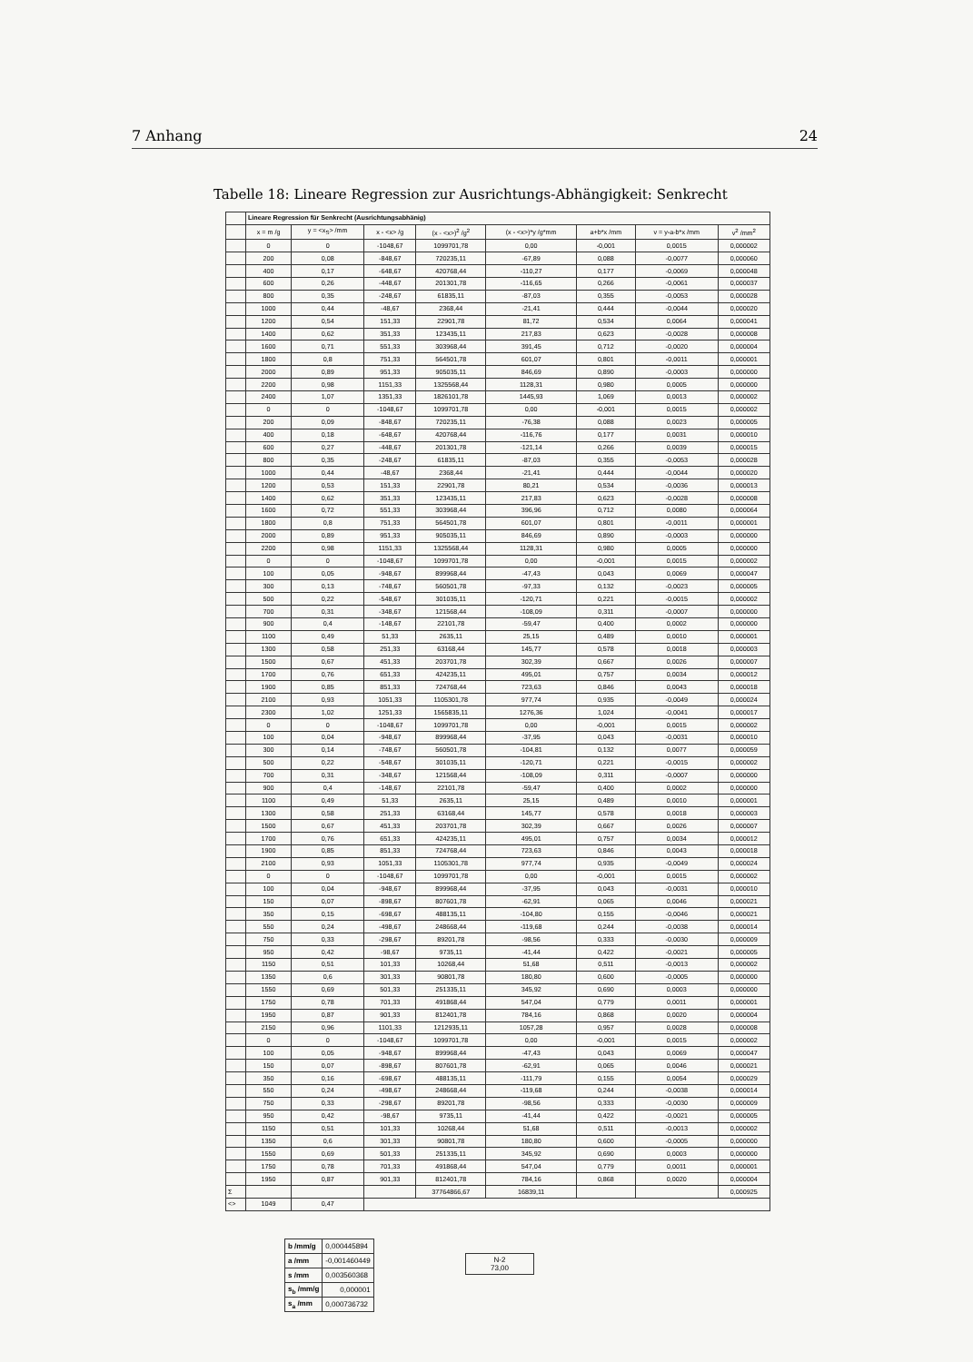7 Anhang 24
Tabelle 18: Lineare Regression zur Ausrichtungs-Abhängigkeit: Senkrecht
| | Lineare Regression für Senkrecht (Ausrichtungsabhänig) | | | | | | | |
| | x = m /g | y = <x<sub>S</sub>> /mm | x - <x> /g | (x - <x>)<sup>2</sup> /g<sup>2</sup> | (x - <x>)*y /g*mm | a+b*x /mm | v = y-a-b*x /mm | v<sup>2</sup> /mm<sup>2</sup> |
| | 0 | 0 | -1048,67 | 1099701,78 | 0,00 | -0,001 | 0,0015 | 0,000002 |
| | 200 | 0,08 | -848,67 | 720235,11 | -67,89 | 0,088 | -0,0077 | 0,000060 |
| | 400 | 0,17 | -648,67 | 420768,44 | -110,27 | 0,177 | -0,0069 | 0,000048 |
| | 600 | 0,26 | -448,67 | 201301,78 | -116,65 | 0,266 | -0,0061 | 0,000037 |
| | 800 | 0,35 | -248,67 | 61835,11 | -87,03 | 0,355 | -0,0053 | 0,000028 |
| | 1000 | 0,44 | -48,67 | 2368,44 | -21,41 | 0,444 | -0,0044 | 0,000020 |
| | 1200 | 0,54 | 151,33 | 22901,78 | 81,72 | 0,534 | 0,0064 | 0,000041 |
| | 1400 | 0,62 | 351,33 | 123435,11 | 217,83 | 0,623 | -0,0028 | 0,000008 |
| | 1600 | 0,71 | 551,33 | 303968,44 | 391,45 | 0,712 | -0,0020 | 0,000004 |
| | 1800 | 0,8 | 751,33 | 564501,78 | 601,07 | 0,801 | -0,0011 | 0,000001 |
| | 2000 | 0,89 | 951,33 | 905035,11 | 846,69 | 0,890 | -0,0003 | 0,000000 |
| | 2200 | 0,98 | 1151,33 | 1325568,44 | 1128,31 | 0,980 | 0,0005 | 0,000000 |
| | 2400 | 1,07 | 1351,33 | 1826101,78 | 1445,93 | 1,069 | 0,0013 | 0,000002 |
| | 0 | 0 | -1048,67 | 1099701,78 | 0,00 | -0,001 | 0,0015 | 0,000002 |
| | 200 | 0,09 | -848,67 | 720235,11 | -76,38 | 0,088 | 0,0023 | 0,000005 |
| | 400 | 0,18 | -648,67 | 420768,44 | -116,76 | 0,177 | 0,0031 | 0,000010 |
| | 600 | 0,27 | -448,67 | 201301,78 | -121,14 | 0,266 | 0,0039 | 0,000015 |
| | 800 | 0,35 | -248,67 | 61835,11 | -87,03 | 0,355 | -0,0053 | 0,000028 |
| | 1000 | 0,44 | -48,67 | 2368,44 | -21,41 | 0,444 | -0,0044 | 0,000020 |
| | 1200 | 0,53 | 151,33 | 22901,78 | 80,21 | 0,534 | -0,0036 | 0,000013 |
| | 1400 | 0,62 | 351,33 | 123435,11 | 217,83 | 0,623 | -0,0028 | 0,000008 |
| | 1600 | 0,72 | 551,33 | 303968,44 | 396,96 | 0,712 | 0,0080 | 0,000064 |
| | 1800 | 0,8 | 751,33 | 564501,78 | 601,07 | 0,801 | -0,0011 | 0,000001 |
| | 2000 | 0,89 | 951,33 | 905035,11 | 846,69 | 0,890 | -0,0003 | 0,000000 |
| | 2200 | 0,98 | 1151,33 | 1325568,44 | 1128,31 | 0,980 | 0,0005 | 0,000000 |
| | 0 | 0 | -1048,67 | 1099701,78 | 0,00 | -0,001 | 0,0015 | 0,000002 |
| | 100 | 0,05 | -948,67 | 899968,44 | -47,43 | 0,043 | 0,0069 | 0,000047 |
| | 300 | 0,13 | -748,67 | 560501,78 | -97,33 | 0,132 | -0,0023 | 0,000005 |
| | 500 | 0,22 | -548,67 | 301035,11 | -120,71 | 0,221 | -0,0015 | 0,000002 |
| | 700 | 0,31 | -348,67 | 121568,44 | -108,09 | 0,311 | -0,0007 | 0,000000 |
| | 900 | 0,4 | -148,67 | 22101,78 | -59,47 | 0,400 | 0,0002 | 0,000000 |
| | 1100 | 0,49 | 51,33 | 2635,11 | 25,15 | 0,489 | 0,0010 | 0,000001 |
| | 1300 | 0,58 | 251,33 | 63168,44 | 145,77 | 0,578 | 0,0018 | 0,000003 |
| | 1500 | 0,67 | 451,33 | 203701,78 | 302,39 | 0,667 | 0,0026 | 0,000007 |
| | 1700 | 0,76 | 651,33 | 424235,11 | 495,01 | 0,757 | 0,0034 | 0,000012 |
| | 1900 | 0,85 | 851,33 | 724768,44 | 723,63 | 0,846 | 0,0043 | 0,000018 |
| | 2100 | 0,93 | 1051,33 | 1105301,78 | 977,74 | 0,935 | -0,0049 | 0,000024 |
| | 2300 | 1,02 | 1251,33 | 1565835,11 | 1276,36 | 1,024 | -0,0041 | 0,000017 |
| | 0 | 0 | -1048,67 | 1099701,78 | 0,00 | -0,001 | 0,0015 | 0,000002 |
| | 100 | 0,04 | -948,67 | 899968,44 | -37,95 | 0,043 | -0,0031 | 0,000010 |
| | 300 | 0,14 | -748,67 | 560501,78 | -104,81 | 0,132 | 0,0077 | 0,000059 |
| | 500 | 0,22 | -548,67 | 301035,11 | -120,71 | 0,221 | -0,0015 | 0,000002 |
| | 700 | 0,31 | -348,67 | 121568,44 | -108,09 | 0,311 | -0,0007 | 0,000000 |
| | 900 | 0,4 | -148,67 | 22101,78 | -59,47 | 0,400 | 0,0002 | 0,000000 |
| | 1100 | 0,49 | 51,33 | 2635,11 | 25,15 | 0,489 | 0,0010 | 0,000001 |
| | 1300 | 0,58 | 251,33 | 63168,44 | 145,77 | 0,578 | 0,0018 | 0,000003 |
| | 1500 | 0,67 | 451,33 | 203701,78 | 302,39 | 0,667 | 0,0026 | 0,000007 |
| | 1700 | 0,76 | 651,33 | 424235,11 | 495,01 | 0,757 | 0,0034 | 0,000012 |
| | 1900 | 0,85 | 851,33 | 724768,44 | 723,63 | 0,846 | 0,0043 | 0,000018 |
| | 2100 | 0,93 | 1051,33 | 1105301,78 | 977,74 | 0,935 | -0,0049 | 0,000024 |
| | 0 | 0 | -1048,67 | 1099701,78 | 0,00 | -0,001 | 0,0015 | 0,000002 |
| | 100 | 0,04 | -948,67 | 899968,44 | -37,95 | 0,043 | -0,0031 | 0,000010 |
| | 150 | 0,07 | -898,67 | 807601,78 | -62,91 | 0,065 | 0,0046 | 0,000021 |
| | 350 | 0,15 | -698,67 | 488135,11 | -104,80 | 0,155 | -0,0046 | 0,000021 |
| | 550 | 0,24 | -498,67 | 248668,44 | -119,68 | 0,244 | -0,0038 | 0,000014 |
| | 750 | 0,33 | -298,67 | 89201,78 | -98,56 | 0,333 | -0,0030 | 0,000009 |
| | 950 | 0,42 | -98,67 | 9735,11 | -41,44 | 0,422 | -0,0021 | 0,000005 |
| | 1150 | 0,51 | 101,33 | 10268,44 | 51,68 | 0,511 | -0,0013 | 0,000002 |
| | 1350 | 0,6 | 301,33 | 90801,78 | 180,80 | 0,600 | -0,0005 | 0,000000 |
| | 1550 | 0,69 | 501,33 | 251335,11 | 345,92 | 0,690 | 0,0003 | 0,000000 |
| | 1750 | 0,78 | 701,33 | 491868,44 | 547,04 | 0,779 | 0,0011 | 0,000001 |
| | 1950 | 0,87 | 901,33 | 812401,78 | 784,16 | 0,868 | 0,0020 | 0,000004 |
| | 2150 | 0,96 | 1101,33 | 1212935,11 | 1057,28 | 0,957 | 0,0028 | 0,000008 |
| | 0 | 0 | -1048,67 | 1099701,78 | 0,00 | -0,001 | 0,0015 | 0,000002 |
| | 100 | 0,05 | -948,67 | 899968,44 | -47,43 | 0,043 | 0,0069 | 0,000047 |
| | 150 | 0,07 | -898,67 | 807601,78 | -62,91 | 0,065 | 0,0046 | 0,000021 |
| | 350 | 0,16 | -698,67 | 488135,11 | -111,79 | 0,155 | 0,0054 | 0,000029 |
| | 550 | 0,24 | -498,67 | 248668,44 | -119,68 | 0,244 | -0,0038 | 0,000014 |
| | 750 | 0,33 | -298,67 | 89201,78 | -98,56 | 0,333 | -0,0030 | 0,000009 |
| | 950 | 0,42 | -98,67 | 9735,11 | -41,44 | 0,422 | -0,0021 | 0,000005 |
| | 1150 | 0,51 | 101,33 | 10268,44 | 51,68 | 0,511 | -0,0013 | 0,000002 |
| | 1350 | 0,6 | 301,33 | 90801,78 | 180,80 | 0,600 | -0,0005 | 0,000000 |
| | 1550 | 0,69 | 501,33 | 251335,11 | 345,92 | 0,690 | 0,0003 | 0,000000 |
| | 1750 | 0,78 | 701,33 | 491868,44 | 547,04 | 0,779 | 0,0011 | 0,000001 |
| | 1950 | 0,87 | 901,33 | 812401,78 | 784,16 | 0,868 | 0,0020 | 0,000004 |
| Σ | | | | 37764866,67 | 16839,11 | | | 0,000925 |
| <> | 1049 | 0,47 | | | | | | |
| b /mm/g | 0,000445894 |
| a /mm | -0,001460449 |
| s /mm | 0,003560368 |
| s<sub>b</sub> /mm/g | 0,000001 |
| s<sub>a</sub> /mm | 0,000736732 |
N-2
73,00